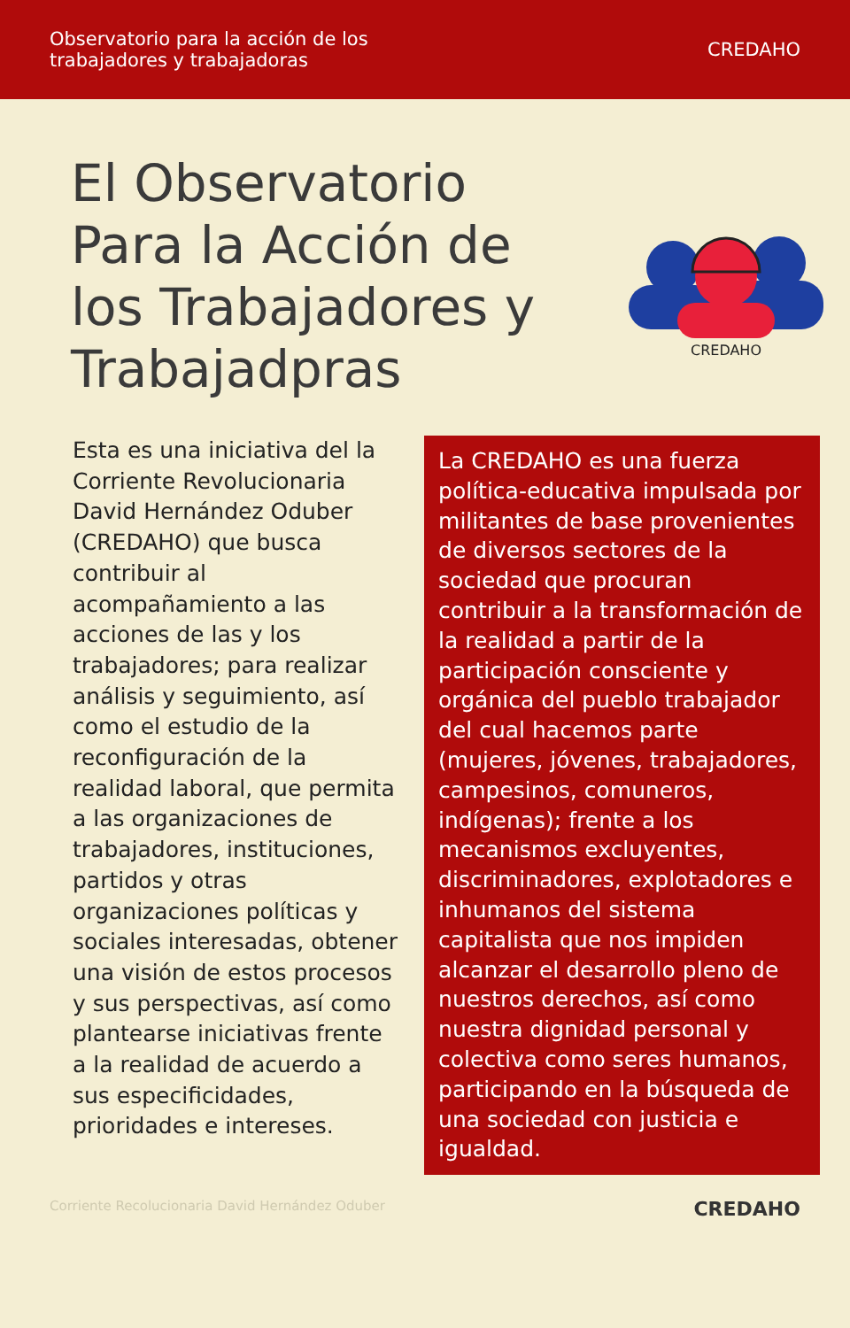Observatorio para la acción de los
trabajadores y trabajadoras
CREDAHO
El Observatorio Para la Acción de los Trabajadores y Trabajadpras
CREDAHO
Esta es una iniciativa del la Corriente Revolucionaria David Hernández Oduber (CREDAHO) que busca contribuir al acompañamiento a las acciones de las y los trabajadores; para realizar análisis y seguimiento, así como el estudio de la reconfiguración de la realidad laboral, que permita a las organizaciones de trabajadores, instituciones, partidos y otras organizaciones políticas y sociales interesadas, obtener una visión de estos procesos y sus perspectivas, así como plantearse iniciativas frente a la realidad de acuerdo a sus especificidades, prioridades e intereses.
La CREDAHO es una fuerza política-educativa impulsada por militantes de base provenientes de diversos sectores de la sociedad que procuran contribuir a la transformación de la realidad a partir de la participación consciente y orgánica del pueblo trabajador del cual hacemos parte (mujeres, jóvenes, trabajadores, campesinos, comuneros, indígenas); frente a los mecanismos excluyentes, discriminadores, explotadores e inhumanos del sistema capitalista que nos impiden alcanzar el desarrollo pleno de nuestros derechos, así como nuestra dignidad personal y colectiva como seres humanos, participando en la búsqueda de una sociedad con justicia e igualdad.
Corriente Recolucionaria David Hernández Oduber CREDAHO